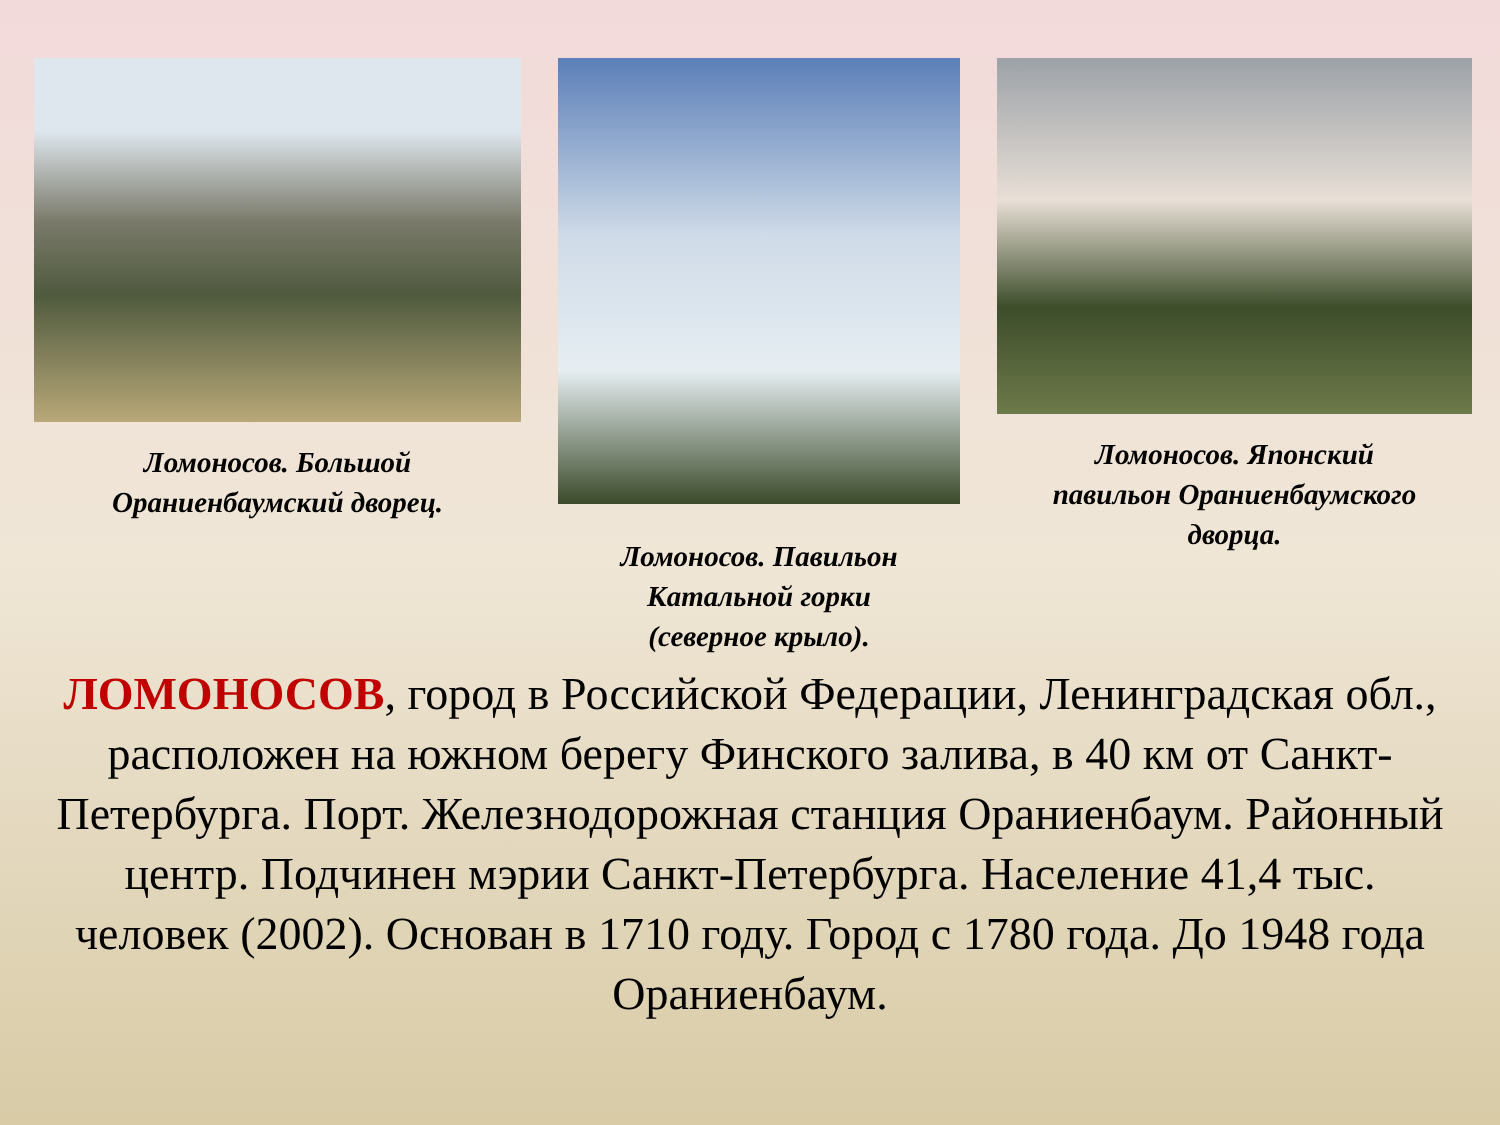Ломоносов. Большой
Ораниенбаумский дворец.
Ломоносов. Павильон
Катальной горки
(северное крыло).
Ломоносов. Японский
павильон Ораниенбаумского
дворца.
ЛОМОНОСОВ, город в Российской Федерации, Ленинградская обл., расположен на южном берегу Финского залива, в 40 км от Санкт-Петербурга. Порт. Железнодорожная станция Ораниенбаум. Районный центр. Подчинен мэрии Санкт-Петербурга. Население 41,4 тыс. человек (2002). Основан в 1710 году. Город с 1780 года. До 1948 года Ораниенбаум.